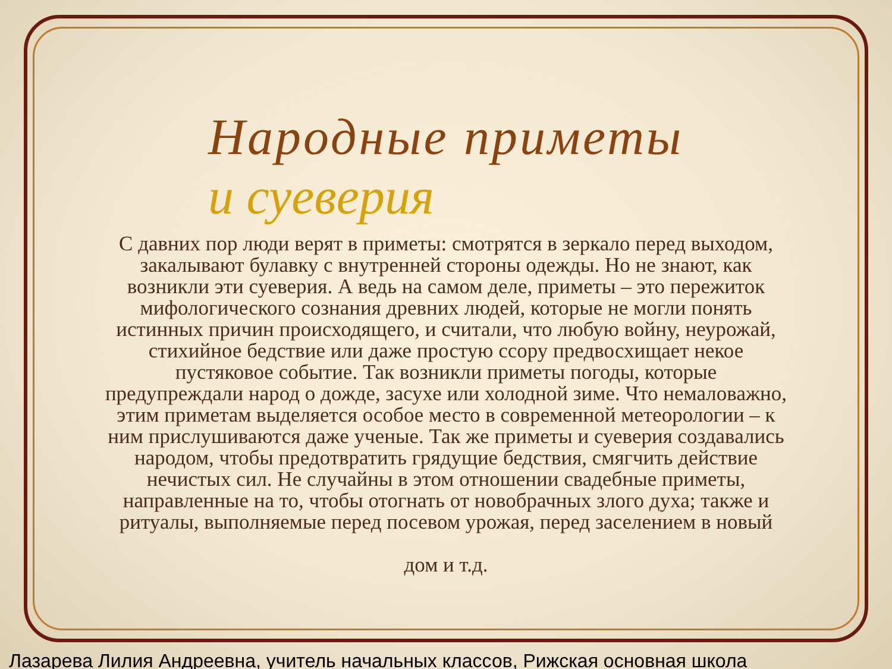Народные приметы
и суеверия
С давних пор люди верят в приметы: смотрятся в зеркало перед выходом, закалывают булавку с внутренней стороны одежды. Но не знают, как возникли эти суеверия. А ведь на самом деле, приметы – это пережиток мифологического сознания древних людей, которые не могли понять истинных причин происходящего, и считали, что любую войну, неурожай, стихийное бедствие или даже простую ссору предвосхищает некое пустяковое событие. Так возникли приметы погоды, которые предупреждали народ о дожде, засухе или холодной зиме. Что немаловажно, этим приметам выделяется особое место в современной метеорологии – к ним прислушиваются даже ученые. Так же приметы и суеверия создавались народом, чтобы предотвратить грядущие бедствия, смягчить действие нечистых сил. Не случайны в этом отношении свадебные приметы, направленные на то, чтобы отогнать от новобрачных злого духа; также и ритуалы, выполняемые перед посевом урожая, перед заселением в новый
дом и т.д.
Лазарева Лилия Андреевна, учитель начальных классов, Рижская основная школа